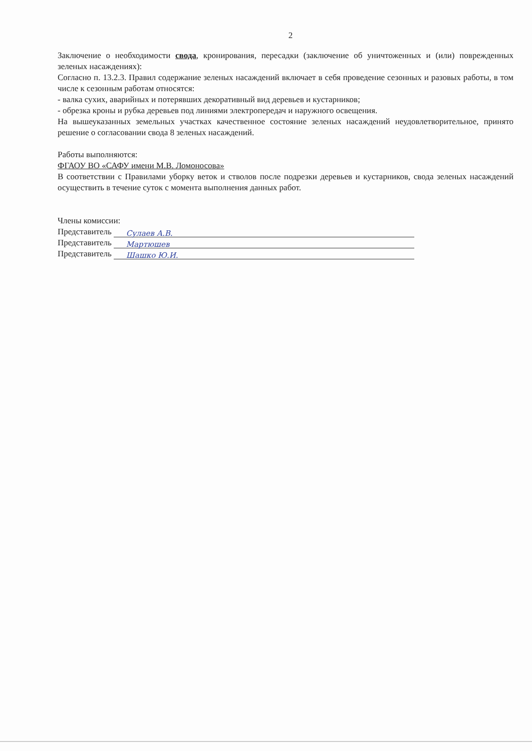2
Заключение о необходимости свода, кронирования, пересадки (заключение об уничтоженных и (или) поврежденных зеленых насаждениях):
Согласно п. 13.2.3. Правил содержание зеленых насаждений включает в себя проведение сезонных и разовых работы, в том числе к сезонным работам относятся:
- валка сухих, аварийных и потерявших декоративный вид деревьев и кустарников;
- обрезка кроны и рубка деревьев под линиями электропередач и наружного освещения.
На вышеуказанных земельных участках качественное состояние зеленых насаждений неудовлетворительное, принято решение о согласовании свода 8 зеленых насаждений.
Работы выполняются:
ФГАОУ ВО «САФУ имени М.В. Ломоносова»
В соответствии с Правилами уборку веток и стволов после подрезки деревьев и кустарников, свода зеленых насаждений осуществить в течение суток с момента выполнения данных работ.
Члены комиссии:
Представитель Сулаев А.В.
Представитель Мартюшев
Представитель Шашко Ю.И.